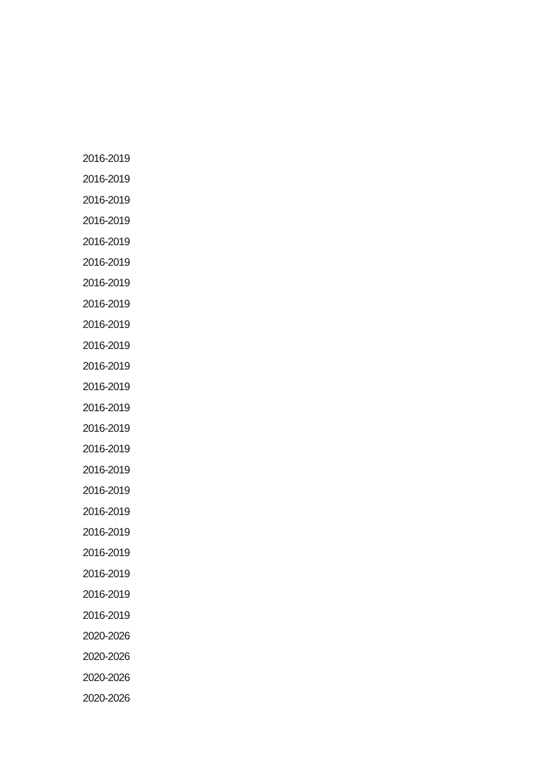2016-2019
2016-2019
2016-2019
2016-2019
2016-2019
2016-2019
2016-2019
2016-2019
2016-2019
2016-2019
2016-2019
2016-2019
2016-2019
2016-2019
2016-2019
2016-2019
2016-2019
2016-2019
2016-2019
2016-2019
2016-2019
2016-2019
2016-2019
2020-2026
2020-2026
2020-2026
2020-2026